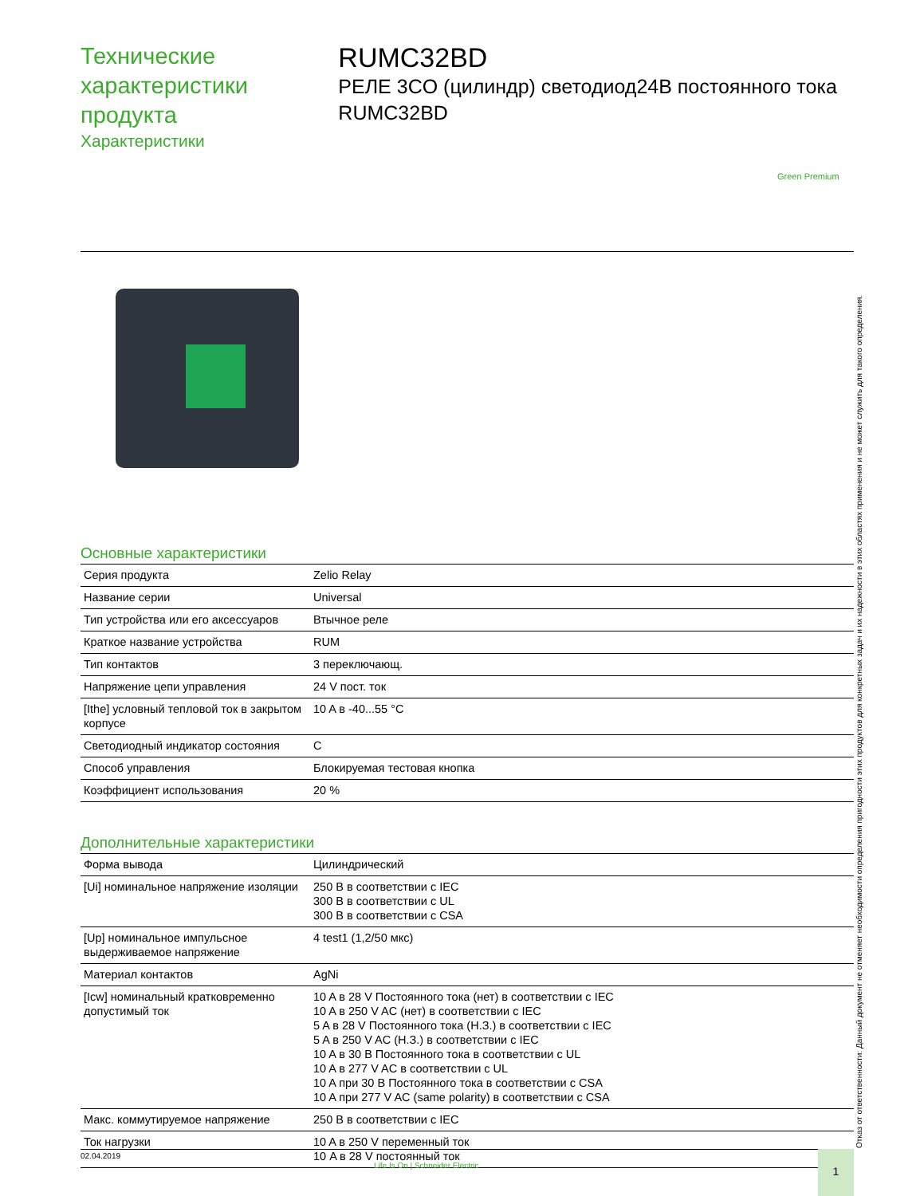Технические характеристики продукта
Характеристики
RUMC32BD
РЕЛЕ 3CO (цилиндр) светодиод24В постоянного тока RUMC32BD
Green Premium
Основные характеристики
| Серия продукта | Zelio Relay |
| Название серии | Universal |
| Тип устройства или его аксессуаров | Втычное реле |
| Краткое название устройства | RUM |
| Тип контактов | 3 переключающ. |
| Напряжение цепи управления | 24 V пост. ток |
| [Ithe] условный тепловой ток в закрытом корпусе | 10 A в -40...55 °C |
| Светодиодный индикатор состояния | С |
| Способ управления | Блокируемая тестовая кнопка |
| Коэффициент использования | 20 % |
Дополнительные характеристики
| Форма вывода | Цилиндрический |
| [Ui] номинальное напряжение изоляции | 250 В в соответствии с IEC 300 В в соответствии с UL 300 В в соответствии с CSA |
| [Up] номинальное импульсное выдерживаемое напряжение | 4 test1 (1,2/50 мкс) |
| Материал контактов | AgNi |
| [Icw] номинальный кратковременно допустимый ток | 10 A в 28 V Постоянного тока (нет) в соответствии с IEC 10 A в 250 V AC (нет) в соответствии с IEC 5 A в 28 V Постоянного тока (Н.З.) в соответствии с IEC 5 A в 250 V AC (Н.З.) в соответствии с IEC 10 A в 30 В Постоянного тока в соответствии с UL 10 A в 277 V AC в соответствии с UL 10 A при 30 В Постоянного тока в соответствии с CSA 10 A при 277 V AC (same polarity) в соответствии с CSA |
| Макс. коммутируемое напряжение | 250 В в соответствии с IEC |
| Ток нагрузки | 10 A в 250 V переменный ток 10 A в 28 V постоянный ток |
Отказ от ответственности: Данный документ не отменяет необходимости определения пригодности этих продуктов для конкретных задач и их надежности в этих областях применения и не может служить для такого определения.
02.04.2019
Life Is On | Schneider Electric
1